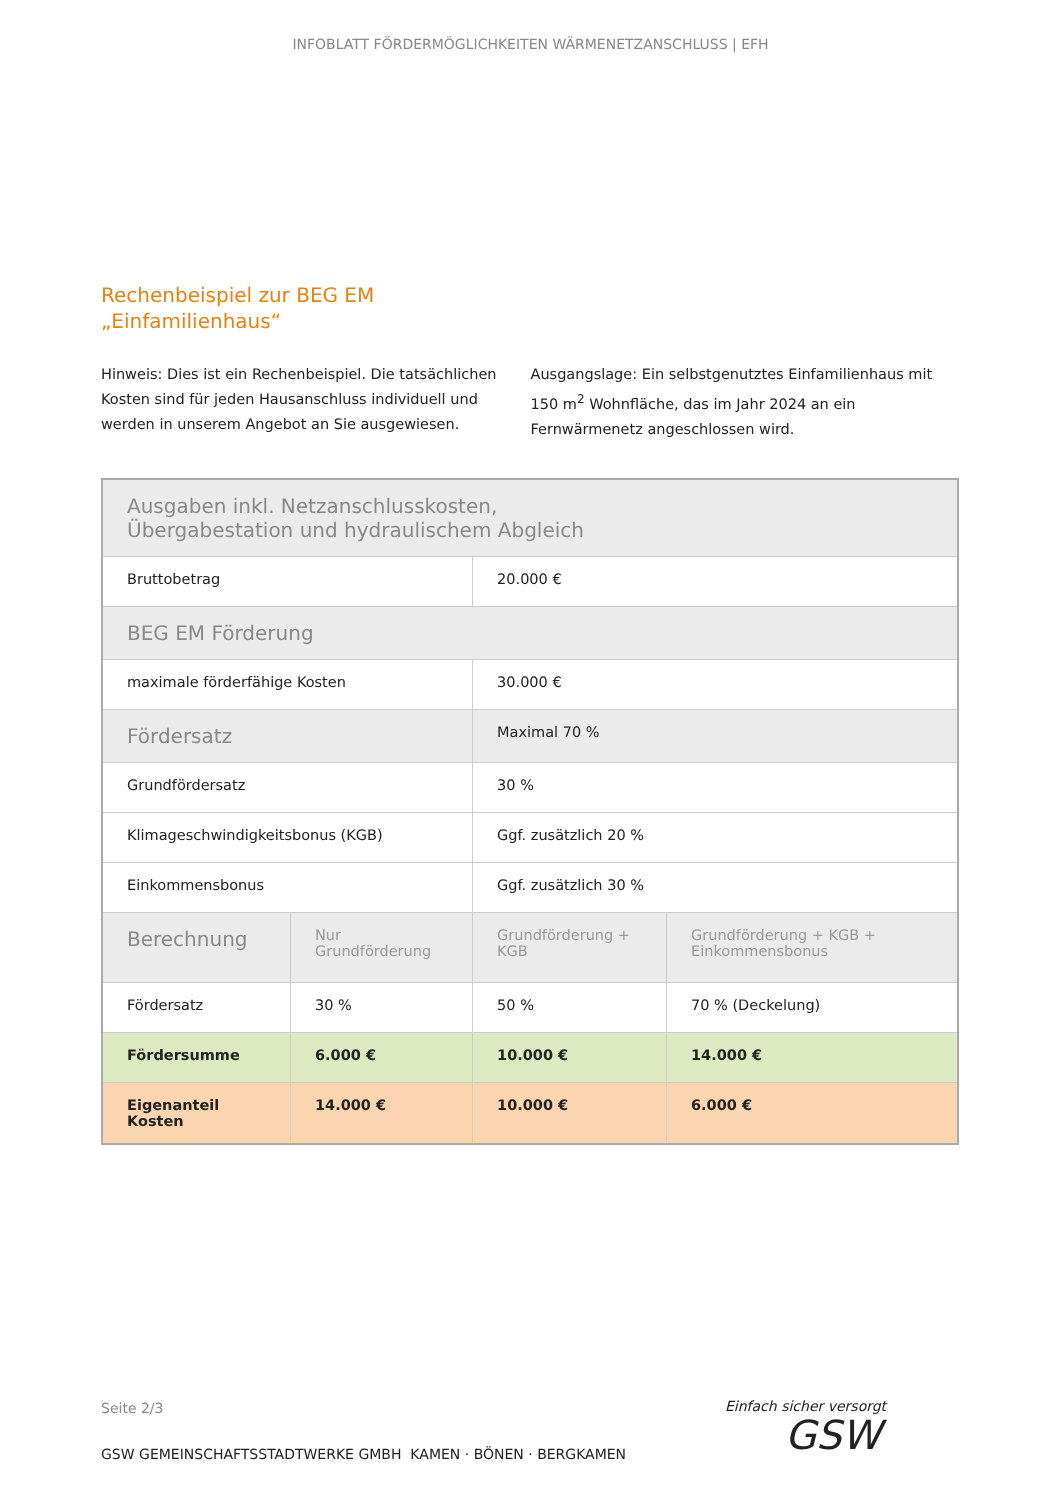INFOBLATT FÖRDERMÖGLICHKEITEN WÄRMENETZANSCHLUSS | EFH
Rechenbeispiel zur BEG EM
„Einfamilienhaus“
Hinweis: Dies ist ein Rechenbeispiel. Die tatsächlichen Kosten sind für jeden Hausanschluss individuell und werden in unserem Angebot an Sie ausgewiesen.
Ausgangslage: Ein selbstgenutztes Einfamilienhaus mit 150 m<sup>2</sup> Wohnfläche, das im Jahr 2024 an ein Fernwärmenetz angeschlossen wird.
| Ausgaben inkl. Netzanschlusskosten, Übergabestation und hydraulischem Abgleich | | | |
| Bruttobetrag | | 20.000 € | |
| BEG EM Förderung | | | |
| maximale förderfähige Kosten | | 30.000 € | |
| Fördersatz | | Maximal 70 % | |
| Grundfördersatz | | 30 % | |
| Klimageschwindigkeitsbonus (KGB) | | Ggf. zusätzlich 20 % | |
| Einkommensbonus | | Ggf. zusätzlich 30 % | |
| Berechnung | Nur Grundförderung | Grundförderung + KGB | Grundförderung + KGB + Einkommensbonus |
| Fördersatz | 30 % | 50 % | 70 % (Deckelung) |
| Fördersumme | 6.000 € | 10.000 € | 14.000 € |
| Eigenanteil Kosten | 14.000 € | 10.000 € | 6.000 € |
Seite 2/3
GSW GEMEINSCHAFTSSTADTWERKE GMBH KAMEN · BÖNEN · BERGKAMEN
Einfach sicher versorgt
GSW